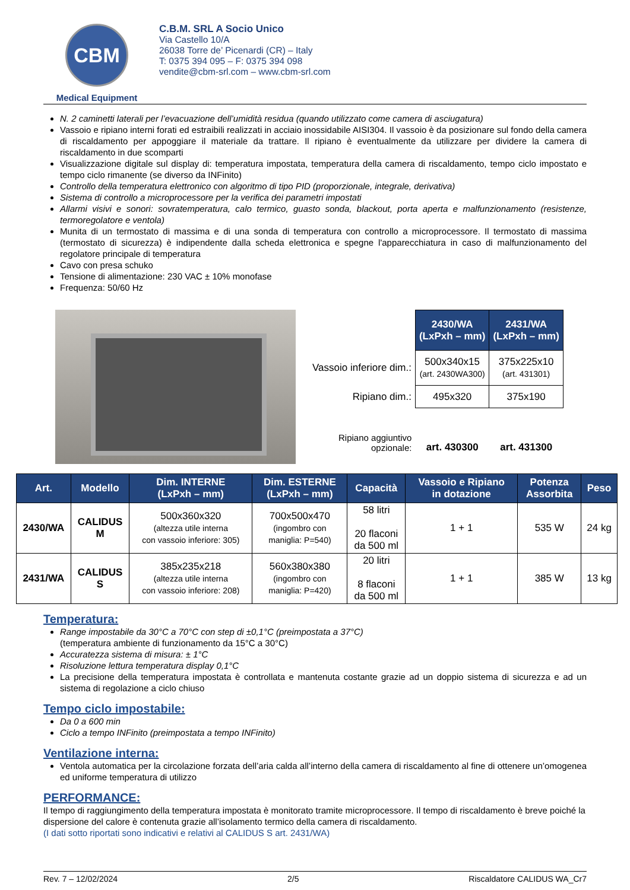CBM
Medical Equipment
C.B.M. SRL A Socio Unico
Via Castello 10/A
26038 Torre de’ Picenardi (CR) – Italy
T: 0375 394 095 – F: 0375 394 098
vendite@cbm-srl.com – www.cbm-srl.com
N. 2 caminetti laterali per l’evacuazione dell’umidità residua (quando utilizzato come camera di asciugatura)
Vassoio e ripiano interni forati ed estraibili realizzati in acciaio inossidabile AISI304. Il vassoio è da posizionare sul fondo della camera di riscaldamento per appoggiare il materiale da trattare. Il ripiano è eventualmente da utilizzare per dividere la camera di riscaldamento in due scomparti
Visualizzazione digitale sul display di: temperatura impostata, temperatura della camera di riscaldamento, tempo ciclo impostato e tempo ciclo rimanente (se diverso da INFinito)
Controllo della temperatura elettronico con algoritmo di tipo PID (proporzionale, integrale, derivativa)
Sistema di controllo a microprocessore per la verifica dei parametri impostati
Allarmi visivi e sonori: sovratemperatura, calo termico, guasto sonda, blackout, porta aperta e malfunzionamento (resistenze, termoregolatore e ventola)
Munita di un termostato di massima e di una sonda di temperatura con controllo a microprocessore. Il termostato di massima (termostato di sicurezza) è indipendente dalla scheda elettronica e spegne l'apparecchiatura in caso di malfunzionamento del regolatore principale di temperatura
Cavo con presa schuko
Tensione di alimentazione: 230 VAC ± 10% monofase
Frequenza: 50/60 Hz
| | 2430/WA (LxPxh – mm) | 2431/WA (LxPxh – mm) |
| Vassoio inferiore dim.: | 500x340x15 (art. 2430WA300) | 375x225x10 (art. 431301) |
| Ripiano dim.: | 495x320 | 375x190 |
| Ripiano aggiuntivo opzionale: | art. 430300 | art. 431300 |
| Art. | Modello | Dim. INTERNE (LxPxh – mm) | Dim. ESTERNE (LxPxh – mm) | Capacità | Vassoio e Ripiano in dotazione | Potenza Assorbita | Peso |
| --- | --- | --- | --- | --- | --- | --- | --- |
| 2430/WA | CALIDUS M | 500x360x320 (altezza utile interna con vassoio inferiore: 305) | 700x500x470 (ingombro con maniglia: P=540) | 58 litri 20 flaconi da 500 ml | 1 + 1 | 535 W | 24 kg |
| 2431/WA | CALIDUS S | 385x235x218 (altezza utile interna con vassoio inferiore: 208) | 560x380x380 (ingombro con maniglia: P=420) | 20 litri 8 flaconi da 500 ml | 1 + 1 | 385 W | 13 kg |
Temperatura:
Range impostabile da 30°C a 70°C con step di ±0,1°C (preimpostata a 37°C)
(temperatura ambiente di funzionamento da 15°C a 30°C)
Accuratezza sistema di misura: ± 1°C
Risoluzione lettura temperatura display 0,1°C
La precisione della temperatura impostata è controllata e mantenuta costante grazie ad un doppio sistema di sicurezza e ad un sistema di regolazione a ciclo chiuso
Tempo ciclo impostabile:
Da 0 a 600 min
Ciclo a tempo INFinito (preimpostata a tempo INFinito)
Ventilazione interna:
Ventola automatica per la circolazione forzata dell’aria calda all’interno della camera di riscaldamento al fine di ottenere un’omogenea ed uniforme temperatura di utilizzo
PERFORMANCE:
Il tempo di raggiungimento della temperatura impostata è monitorato tramite microprocessore. Il tempo di riscaldamento è breve poiché la dispersione del calore è contenuta grazie all’isolamento termico della camera di riscaldamento.
(I dati sotto riportati sono indicativi e relativi al CALIDUS S art. 2431/WA)
Rev. 7 – 12/02/2024 2/5 Riscaldatore CALIDUS WA_Cr7